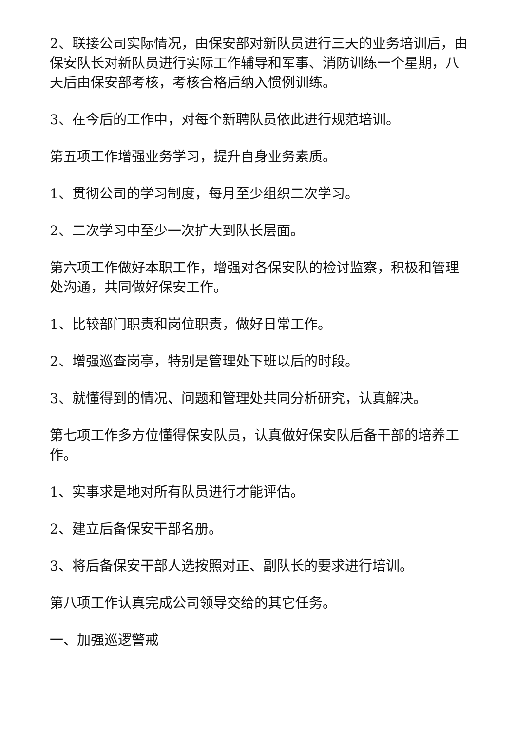2、联接公司实际情况，由保安部对新队员进行三天的业务培训后，由保安队长对新队员进行实际工作辅导和军事、消防训练一个星期，八天后由保安部考核，考核合格后纳入惯例训练。
3、在今后的工作中，对每个新聘队员依此进行规范培训。
第五项工作增强业务学习，提升自身业务素质。
1、贯彻公司的学习制度，每月至少组织二次学习。
2、二次学习中至少一次扩大到队长层面。
第六项工作做好本职工作，增强对各保安队的检讨监察，积极和管理处沟通，共同做好保安工作。
1、比较部门职责和岗位职责，做好日常工作。
2、增强巡查岗亭，特别是管理处下班以后的时段。
3、就懂得到的情况、问题和管理处共同分析研究，认真解决。
第七项工作多方位懂得保安队员，认真做好保安队后备干部的培养工作。
1、实事求是地对所有队员进行才能评估。
2、建立后备保安干部名册。
3、将后备保安干部人选按照对正、副队长的要求进行培训。
第八项工作认真完成公司领导交给的其它任务。
一、加强巡逻警戒